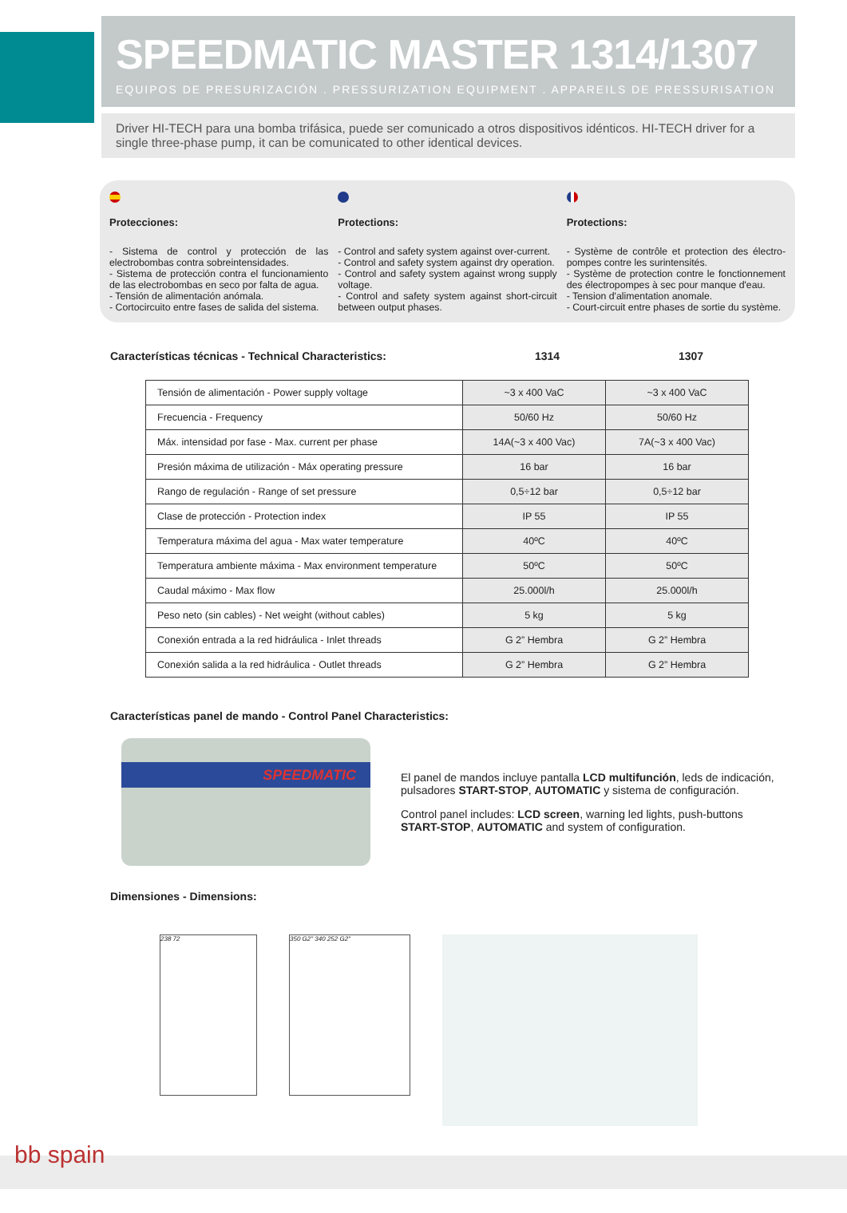SPEEDMATIC MASTER 1314/1307
EQUIPOS DE PRESURIZACIÓN . PRESSURIZATION EQUIPMENT . APPAREILS DE PRESSURISATION
Driver HI-TECH para una bomba trifásica, puede ser comunicado a otros dispositivos idénticos. HI-TECH driver for a single three-phase pump, it can be comunicated to other identical devices.
Protecciones:
- Sistema de control y protección de las electrobombas contra sobreintensidades.
- Sistema de protección contra el funcionamiento de las electrobombas en seco por falta de agua.
- Tensión de alimentación anómala.
- Cortocircuito entre fases de salida del sistema.
Protections:
- Control and safety system against over-current.
- Control and safety system against dry operation.
- Control and safety system against wrong supply voltage.
- Control and safety system against short-circuit between output phases.
Protections:
- Système de contrôle et protection des électro-pompes contre les surintensités.
- Système de protection contre le fonctionnement des électropompes à sec pour manque d'eau.
- Tension d'alimentation anomale.
- Court-circuit entre phases de sortie du système.
Características técnicas - Technical Characteristics: 1314 1307
| Tensión de alimentación - Power supply voltage | ~3 x 400 VaC | ~3 x 400 VaC |
| Frecuencia - Frequency | 50/60 Hz | 50/60 Hz |
| Máx. intensidad por fase - Max. current per phase | 14A(~3 x 400 Vac) | 7A(~3 x 400 Vac) |
| Presión máxima de utilización - Máx operating pressure | 16 bar | 16 bar |
| Rango de regulación - Range of set pressure | 0,5÷12 bar | 0,5÷12 bar |
| Clase de protección - Protection index | IP 55 | IP 55 |
| Temperatura máxima del agua - Max water temperature | 40ºC | 40ºC |
| Temperatura ambiente máxima - Max environment temperature | 50ºC | 50ºC |
| Caudal máximo - Max flow | 25.000l/h | 25.000l/h |
| Peso neto (sin cables) - Net weight (without cables) | 5 kg | 5 kg |
| Conexión entrada a la red hidráulica - Inlet threads | G 2” Hembra | G 2” Hembra |
| Conexión salida a la red hidráulica - Outlet threads | G 2” Hembra | G 2” Hembra |
Características panel de mando - Control Panel Characteristics:
SPEEDMATIC
El panel de mandos incluye pantalla LCD multifunción, leds de indicación, pulsadores START-STOP, AUTOMATIC y sistema de configuración.
Control panel includes: LCD screen, warning led lights, push-buttons START-STOP, AUTOMATIC and system of configuration.
Dimensiones - Dimensions:
238 72 350 G2" 340 252 G2"
bb spain